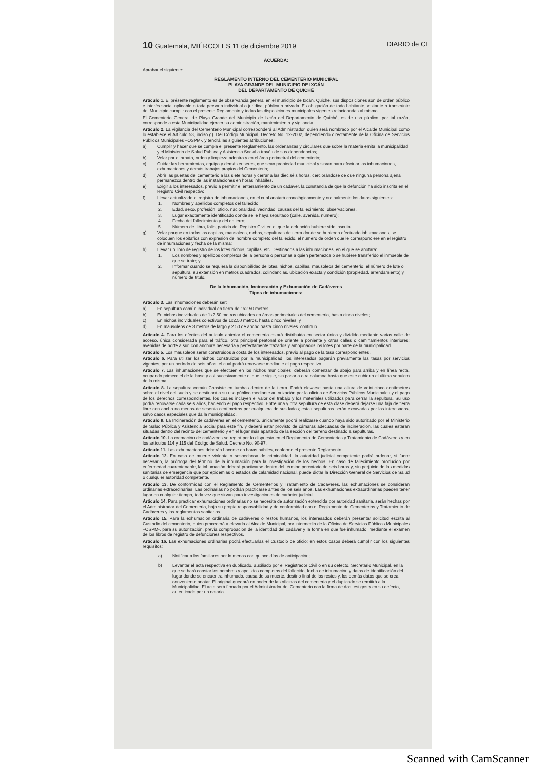10 Guatemala, MIÉRCOLES 11 de diciembre 2019 DIARIO de CE
ACUERDA:
Aprobar el siguiente:
REGLAMENTO INTERNO DEL CEMENTERIO MUNICIPAL
PLAYA GRANDE DEL MUNICIPIO DE IXCÁN
DEL DEPARTAMENTO DE QUICHÉ
Artículo 1. El présente reglamento es de observancia general en el municipio de Ixcán, Quiche, sus disposiciones son de orden público e interés social aplicable a toda persona individual o jurídica, pública o privada. Es obligación de todo habitante, visitante o transeúnte del Municipio cumplir con el presente Reglamento y todas las disposiciones municipales vigentes relacionadas al mismo.
El Cementerio General de Playa Grande del Municipio de Ixcán del Departamento de Quiché, es de uso público, por tal razón, corresponde a esta Municipalidad ejercer su administración, mantenimiento y vigilancia.
Artículo 2. La vigilancia del Cementerio Municipal corresponderá al Administrador, quien será nombrado por el Alcalde Municipal como lo establece el Artículo 53, inciso g). Del Código Municipal, Decreto No. 12-2002, dependiendo directamente de la Oficina de Servicios Públicos Municipales –OSPM-, y tendrá las siguientes atribuciones:
a) Cumplir y hacer que se cumpla el presente Reglamento, las ordenanzas y circulares que sobre la materia emita la municipalidad y el Ministerio de Salud Pública y Asistencia Social a través de sus dependencias;
b) Velar por el ornato, orden y limpieza adentro y en el área perimetral del cementerio;
c) Cuidar las herramientas, equipo y demás enseres, que sean propiedad municipal y sirvan para efectuar las inhumaciones, exhumaciones y demás trabajos propios del Cementerio;
d) Abrir las puertas del cementerio a las siete horas y cerrar a las dieciséis horas, cerciorándose de que ninguna persona ajena permanezca dentro de las instalaciones en horas inhábiles.
e) Exigir a los interesados, previo a permitir el enterramiento de un cadáver, la constancia de que la defunción ha sido inscrita en el Registro Civil respectivo.
f) Llevar actualizado el registro de inhumaciones, en el cual anotará cronológicamente y ordinalmente los datos siguientes:
1. Nombres y apellidos completos del fallecido;
2. Edad, sexo, profesión, oficio, nacionalidad, vecindad, causas del fallecimiento, observaciones.
3. Lugar exactamente identificado donde se le haya sepultado (calle, avenida, número);
4. Fecha del fallecimiento y del entierro;
5. Número del libro, folio, partida del Registro Civil en el que la defunción hubiere sido inscrita.
g) Velar porque en todas las capillas, mausoleos, nichos, sepulturas de tierra donde se hubieren efectuado inhumaciones, se coloquen los epitafios con expresión del nombre completo del fallecido, el número de orden que le correspondiere en el registro de inhumaciones y fecha de la misma;
h) Llevar un libro de registro de los lotes nichos, capillas, etc. Destinados a las inhumaciones, en el que se anotará:
1. Los nombres y apellidos completos de la persona o personas a quien pertenezca o se hubiere transferido el inmueble de que se trate; y
2. Informar cuando se requiera la disponibilidad de lotes, nichos, capillas, mausoleos del cementerio, el número de lote o sepultura, su extensión en metros cuadrados, colindancias, ubicación exacta y condición (propiedad, arrendamiento) y número de título.
De la Inhumación, Incineración y Exhumación de Cadáveres
Tipos de inhumaciones:
Artículo 3. Las inhumaciones deberán ser:
a) En sepultura común individual en tierra de 1x2.50 metros.
b) En nichos individuales de 1x2.50 metros ubicados en áreas perimetrales del cementerio, hasta cinco niveles;
c) En nichos individuales colectivos de 1x2.50 metros, hasta cinco niveles; y
d) En mausoleos de 3 metros de largo y 2.50 de ancho hasta cinco niveles. continuo.
Artículo 4. Para los efectos del artículo anterior el cementerio estará distribuido en sector único y dividido mediante varias calle de acceso, única considerada para el tráfico, otra principal peatonal de oriente a poniente y otras calles o caminamientos interiores; avenidas de norte a sur, con anchura necesaria y perfectamente trazados y amojonados los lotes por parte de la municipalidad.
Artículo 5. Los mausoleos serán construidos a costa de los interesados, previo al pago de la tasa correspondientes.
Artículo 6. Para utilizar los nichos construidos por la municipalidad, los interesados pagarán previamente las tasas por servicios vigentes, por un período de seis años, el cual podrá renovarse mediante el pago respectivo.
Artículo 7. Las inhumaciones que se efectúen en los nichos municipales, deberán comenzar de abajo para arriba y en línea recta, ocupando primero el de la base y así sucesivamente el que le sigue, sin pasar a otra columna hasta que este cubierto el último sepulcro de la misma.
Artículo 8. La sepultura común Consiste en tumbas dentro de la tierra. Podrá elevarse hasta una altura de veinticinco centímetros sobre el nivel del suelo y se destinará a su uso público mediante autorización por la oficina de Servicios Públicos Municipales y el pago de los derechos correspondientes, los cuales incluyen el valor del trabajo y los materiales utilizados para cerrar la sepultura. Su uso podrá renovarse cada seis años, haciendo el pago respectivo. Entre una y otra sepultura de esta clase deberá dejarse una faja de tierra libre con ancho no menos de sesenta centímetros por cualquiera de sus lados; estas sepulturas serán excavadas por los interesados, salvo casos especiales que da la municipalidad.
Artículo 9. La Incineración de cadáveres en el cementerio, únicamente podrá realizarse cuando haya sido autorizado por el Ministerio de Salud Pública y Asistencia Social para este fin, y deberá estar provisto de cámaras adecuadas de incineración, las cuales estarán situadas dentro del recinto del cementerio y en el lugar más apartado de la sección del terreno destinado a sepulturas.
Artículo 10. La cremación de cadáveres se regirá por lo dispuesto en el Reglamento de Cementerios y Tratamiento de Cadáveres y en los artículos 114 y 115 del Código de Salud, Decreto No. 90-97.
Artículo 11. Las exhumaciones deberán hacerse en horas hábiles, conforme el presente Reglamento.
Artículo 12. En caso de muerte violenta o sospechosa de criminalidad, la autoridad judicial competente podrá ordenar, si fuere necesario, la prórroga del término de la inhumación para la investigación de los hechos. En caso de fallecimiento producido por enfermedad cuarentenable, la inhumación deberá practicarse dentro del término perentorio de seis horas y, sin perjuicio de las medidas sanitarias de emergencia que por epidemias o estados de calamidad nacional, puede dictar la Dirección General de Servicios de Salud o cualquier autoridad competente.
Artículo 13. De conformidad con el Reglamento de Cementerios y Tratamiento de Cadáveres, las exhumaciones se consideran ordinarias extraordinarias. Las ordinarias no podrán practicarse antes de los seis años. Las exhumaciones extraordinarias pueden tener lugar en cualquier tiempo, toda vez que sirvan para investigaciones de carácter judicial.
Artículo 14. Para practicar exhumaciones ordinarias no se necesita de autorización extendida por autoridad sanitaria, serán hechas por el Administrador del Cementerio, bajo su propia responsabilidad y de conformidad con el Reglamento de Cementerios y Tratamiento de Cadáveres y los reglamentos sanitarios.
Artículo 15. Para la exhumación ordinaria de cadáveres o restos humanos, los interesados deberán presentar solicitud escrita al Custodio del cementerio, quien procederá a elevarla al Alcalde Municipal, por intermedio de la Oficina de Servicios Públicos Municipales –OSPM-, para su autorización, previa comprobación de la identidad del cadáver y la forma en que fue inhumado, mediante el examen de los libros de registro de defunciones respectivos.
Artículo 16. Las exhumaciones ordinarias podrá efectuarlas el Custodio de oficio; en estos casos deberá cumplir con los siguientes requisitos:
a) Notificar a los familiares por lo menos con quince días de anticipación;
b) Levantar el acta respectiva en duplicado, auxiliado por el Registrador Civil o en su defecto, Secretario Municipal, en la que se hará constar los nombres y apellidos completos del fallecido, fecha de inhumación y datos de identificación del lugar donde se encuentra inhumado, causa de su muerte, destino final de los restos y, los demás datos que se crea conveniente anotar. El original quedará en poder de las oficinas del cementerio y el duplicado se remitirá a la Municipalidad. El acta será firmada por el Administrador del Cementerio con la firma de dos testigos y en su defecto, autenticada por un notario.
Scanned with CamScanner